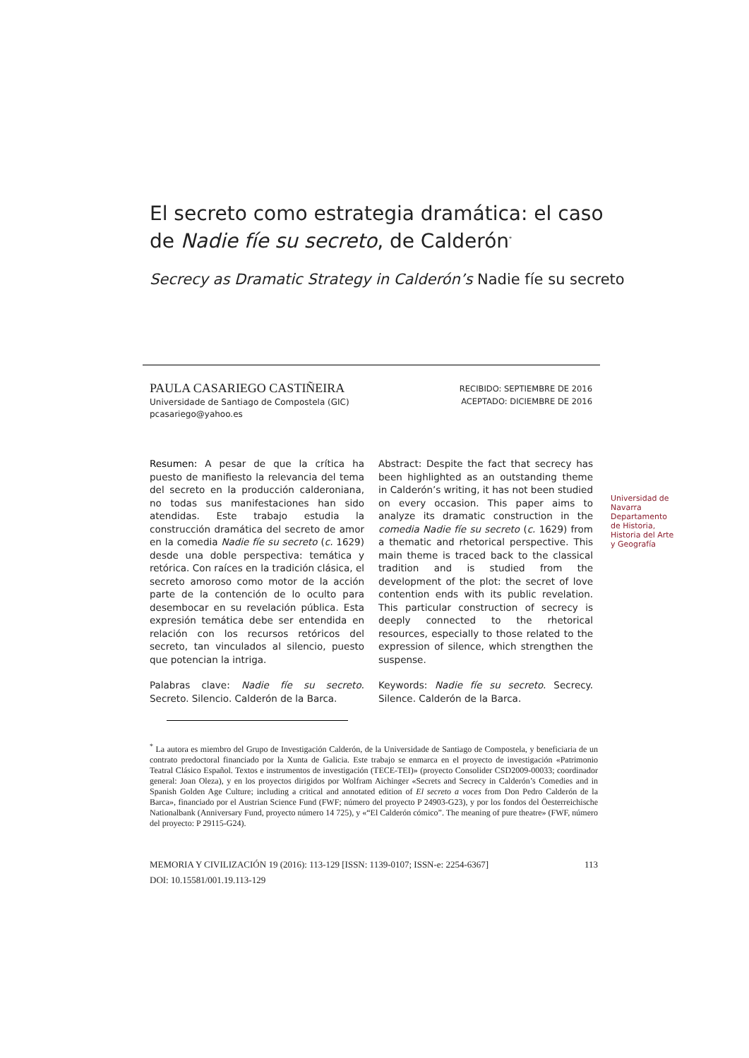El secreto como estrategia dramática: el caso de Nadie fíe su secreto, de Calderón<sup>*</sup>
Secrecy as Dramatic Strategy in Calderón’s Nadie fíe su secreto
PAULA CASARIEGO CASTIÑEIRA
Universidade de Santiago de Compostela (GIC)
pcasariego@yahoo.es
RECIBIDO: SEPTIEMBRE DE 2016
ACEPTADO: DICIEMBRE DE 2016
Resumen: A pesar de que la crítica ha puesto de manifiesto la relevancia del tema del secreto en la producción calderoniana, no todas sus manifestaciones han sido atendidas. Este trabajo estudia la construcción dramática del secreto de amor en la comedia Nadie fíe su secreto (c. 1629) desde una doble perspectiva: temática y retórica. Con raíces en la tradición clásica, el secreto amoroso como motor de la acción parte de la contención de lo oculto para desembocar en su revelación pública. Esta expresión temática debe ser entendida en relación con los recursos retóricos del secreto, tan vinculados al silencio, puesto que potencian la intriga.
Palabras clave: Nadie fíe su secreto. Secreto. Silencio. Calderón de la Barca.
Abstract: Despite the fact that secrecy has been highlighted as an outstanding theme in Calderón’s writing, it has not been studied on every occasion. This paper aims to analyze its dramatic construction in the comedia Nadie fíe su secreto (c. 1629) from a thematic and rhetorical perspective. This main theme is traced back to the classical tradition and is studied from the development of the plot: the secret of love contention ends with its public revelation. This particular construction of secrecy is deeply connected to the rhetorical resources, especially to those related to the expression of silence, which strengthen the suspense.
Keywords: Nadie fíe su secreto. Secrecy. Silence. Calderón de la Barca.
Universidad de Navarra
Departamento de Historia, Historia del Arte y Geografía
<sup>*</sup> La autora es miembro del Grupo de Investigación Calderón, de la Universidade de Santiago de Compostela, y beneficiaria de un contrato predoctoral financiado por la Xunta de Galicia. Este trabajo se enmarca en el proyecto de investigación «Patrimonio Teatral Clásico Español. Textos e instrumentos de investigación (TECE-TEI)» (proyecto Consolider CSD2009-00033; coordinador general: Joan Oleza), y en los proyectos dirigidos por Wolfram Aichinger «Secrets and Secrecy in Calderón’s Comedies and in Spanish Golden Age Culture; including a critical and annotated edition of El secreto a voces from Don Pedro Calderón de la Barca», financiado por el Austrian Science Fund (FWF; número del proyecto P 24903-G23), y por los fondos del Öesterreichische Nationalbank (Anniversary Fund, proyecto número 14 725), y «“El Calderón cómico”. The meaning of pure theatre» (FWF, número del proyecto: P 29115-G24).
MEMORIA Y CIVILIZACIÓN 19 (2016): 113-129 [ISSN: 1139-0107; ISSN-e: 2254-6367] 113
DOI: 10.15581/001.19.113-129